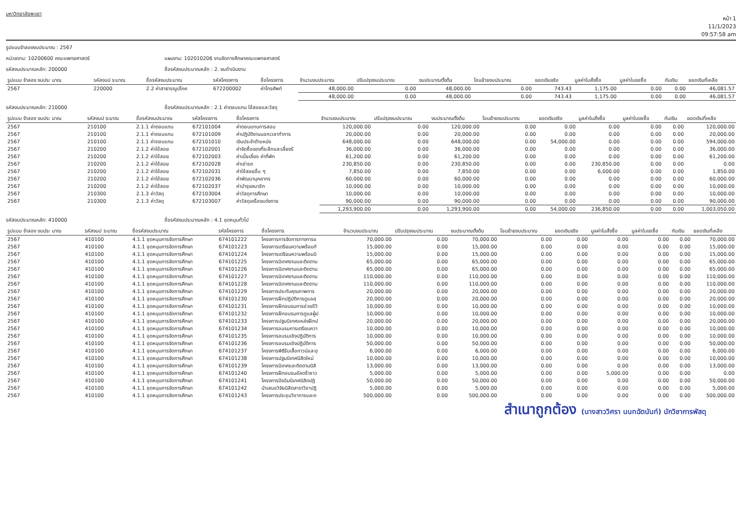มหาวิทยาลัยพะเยา
หน้า 1
11/1/2023
09:57:58 am
รูปแบบจำลองงบประมาณ : 2567
หน่วยงาน: 10200600 คณะแพทยศาสตร์ แผนงาน: 102010206 งานจัดการศึกษาคณะแพทยศาสตร์
รหัสงบประมาณหลัก: 200000 ชื่อรหัสงบประมาณหลัก : 2. งบดำเนินงาน
| รูปแบบ จำลอง งบประ มาณ | รหัสงบป ระมาณ | ชื่อรหัสงบประมาณ | รหัสโครงการ | ชื่อโครงการ | จำนวนงบประมาณ | ปรับปรุงงบประมาณ | งบประมาณตั้งต้น | โอนย้ายงบประมาณ | ยอดเงินจริง | มูลค่าใบสั่งซื้อ | มูลค่าใบขอซื้อ | กันเงิน | ยอดเงินที่เหลือ |
| --- | --- | --- | --- | --- | --- | --- | --- | --- | --- | --- | --- | --- | --- |
| 2567 | 220000 | 2.2 ค่าสาธารณูปโภค | 672200002 | ค่าโทรศัพท์ | 48,000.00 | 0.00 | 48,000.00 | 0.00 | 743.43 | 1,175.00 | 0.00 | 0.00 | 46,081.57 |
| | | | | | 48,000.00 | 0.00 | 48,000.00 | 0.00 | 743.43 | 1,175.00 | 0.00 | 0.00 | 46,081.57 |
รหัสงบประมาณหลัก: 210000 ชื่อรหัสงบประมาณหลัก : 2.1 ค่าตอบแทน ใช้สอยและวัสดุ
| รูปแบบ จำลอง งบประ มาณ | รหัสงบป ระมาณ | ชื่อรหัสงบประมาณ | รหัสโครงการ | ชื่อโครงการ | จำนวนงบประมาณ | ปรับปรุงงบประมาณ | งบประมาณตั้งต้น | โอนย้ายงบประมาณ | ยอดเงินจริง | มูลค่าใบสั่งซื้อ | มูลค่าใบขอซื้อ | กันเงิน | ยอดเงินที่เหลือ |
| --- | --- | --- | --- | --- | --- | --- | --- | --- | --- | --- | --- | --- | --- |
| 2567 | 210100 | 2.1.1 ค่าตอบแทน | 672101004 | ค่าตอบแทนการสอน | 120,000.00 | 0.00 | 120,000.00 | 0.00 | 0.00 | 0.00 | 0.00 | 0.00 | 120,000.00 |
| 2567 | 210100 | 2.1.1 ค่าตอบแทน | 672101009 | ค่าปฏิบัติงานนอกเวลาทำการ | 20,000.00 | 0.00 | 20,000.00 | 0.00 | 0.00 | 0.00 | 0.00 | 0.00 | 20,000.00 |
| 2567 | 210100 | 2.1.1 ค่าตอบแทน | 672101010 | เงินประจำตำแหน่ง | 648,000.00 | 0.00 | 648,000.00 | 0.00 | 54,000.00 | 0.00 | 0.00 | 0.00 | 594,000.00 |
| 2567 | 210200 | 2.1.2 ค่าใช้สอย | 672102001 | ค่าจัดซื้อของที่ระลึกและเลี้ยงรั | 36,000.00 | 0.00 | 36,000.00 | 0.00 | 0.00 | 0.00 | 0.00 | 0.00 | 36,000.00 |
| 2567 | 210200 | 2.1.2 ค่าใช้สอย | 672102003 | ค่าเบี้ยเลี้ยง ค่าที่พัก | 61,200.00 | 0.00 | 61,200.00 | 0.00 | 0.00 | 0.00 | 0.00 | 0.00 | 61,200.00 |
| 2567 | 210200 | 2.1.2 ค่าใช้สอย | 672102028 | ค่าเช่ารถ | 230,850.00 | 0.00 | 230,850.00 | 0.00 | 0.00 | 230,850.00 | 0.00 | 0.00 | 0.00 |
| 2567 | 210200 | 2.1.2 ค่าใช้สอย | 672102031 | ค่าใช้สอยอื่น ๆ | 7,850.00 | 0.00 | 7,850.00 | 0.00 | 0.00 | 6,000.00 | 0.00 | 0.00 | 1,850.00 |
| 2567 | 210200 | 2.1.2 ค่าใช้สอย | 672102036 | ค่าพัฒนาบุคลากร | 60,000.00 | 0.00 | 60,000.00 | 0.00 | 0.00 | 0.00 | 0.00 | 0.00 | 60,000.00 |
| 2567 | 210200 | 2.1.2 ค่าใช้สอย | 672102037 | ค่าบำรุงสมาชิก | 10,000.00 | 0.00 | 10,000.00 | 0.00 | 0.00 | 0.00 | 0.00 | 0.00 | 10,000.00 |
| 2567 | 210300 | 2.1.3 ค่าวัสดุ | 672103004 | ค่าวัสดุการศึกษา | 10,000.00 | 0.00 | 10,000.00 | 0.00 | 0.00 | 0.00 | 0.00 | 0.00 | 10,000.00 |
| 2567 | 210300 | 2.1.3 ค่าวัสดุ | 672103007 | ค่าวัสดุเครื่องแต่งกาย | 90,000.00 | 0.00 | 90,000.00 | 0.00 | 0.00 | 0.00 | 0.00 | 0.00 | 90,000.00 |
| | | | | | 1,293,900.00 | 0.00 | 1,293,900.00 | 0.00 | 54,000.00 | 236,850.00 | 0.00 | 0.00 | 1,003,050.00 |
รหัสงบประมาณหลัก: 410000 ชื่อรหัสงบประมาณหลัก : 4.1 อุดหนุนทั่วไป
| รูปแบบ จำลอง งบประ มาณ | รหัสงบป ระมาณ | ชื่อรหัสงบประมาณ | รหัสโครงการ | ชื่อโครงการ | จำนวนงบประมาณ | ปรับปรุงงบประมาณ | งบประมาณตั้งต้น | โอนย้ายงบประมาณ | ยอดเงินจริง | มูลค่าใบสั่งซื้อ | มูลค่าใบขอซื้อ | กันเงิน | ยอดเงินที่เหลือ |
| --- | --- | --- | --- | --- | --- | --- | --- | --- | --- | --- | --- | --- | --- |
| 2567 | 410100 | 4.1.1 อุดหนุนการจัดการศึกษา | 674101222 | โครงการการจัดการทางการแ | 70,000.00 | 0.00 | 70,000.00 | 0.00 | 0.00 | 0.00 | 0.00 | 0.00 | 70,000.00 |
| 2567 | 410100 | 4.1.1 อุดหนุนการจัดการศึกษา | 674101223 | โครงการเตรียมความพร้อมทั | 15,000.00 | 0.00 | 15,000.00 | 0.00 | 0.00 | 0.00 | 0.00 | 0.00 | 15,000.00 |
| 2567 | 410100 | 4.1.1 อุดหนุนการจัดการศึกษา | 674101224 | โครงการเตรียมความพร้อมนิ | 15,000.00 | 0.00 | 15,000.00 | 0.00 | 0.00 | 0.00 | 0.00 | 0.00 | 15,000.00 |
| 2567 | 410100 | 4.1.1 อุดหนุนการจัดการศึกษา | 674101225 | โครงการนิเทศงานและติดตาม | 65,000.00 | 0.00 | 65,000.00 | 0.00 | 0.00 | 0.00 | 0.00 | 0.00 | 65,000.00 |
| 2567 | 410100 | 4.1.1 อุดหนุนการจัดการศึกษา | 674101226 | โครงการนิเทศงานและติดตาม | 65,000.00 | 0.00 | 65,000.00 | 0.00 | 0.00 | 0.00 | 0.00 | 0.00 | 65,000.00 |
| 2567 | 410100 | 4.1.1 อุดหนุนการจัดการศึกษา | 674101227 | โครงการนิเทศงานและติดตาม | 110,000.00 | 0.00 | 110,000.00 | 0.00 | 0.00 | 0.00 | 0.00 | 0.00 | 110,000.00 |
| 2567 | 410100 | 4.1.1 อุดหนุนการจัดการศึกษา | 674101228 | โครงการนิเทศงานและติดตาม | 110,000.00 | 0.00 | 110,000.00 | 0.00 | 0.00 | 0.00 | 0.00 | 0.00 | 110,000.00 |
| 2567 | 410100 | 4.1.1 อุดหนุนการจัดการศึกษา | 674101229 | โครงการประกันคุณภาพการ | 20,000.00 | 0.00 | 20,000.00 | 0.00 | 0.00 | 0.00 | 0.00 | 0.00 | 20,000.00 |
| 2567 | 410100 | 4.1.1 อุดหนุนการจัดการศึกษา | 674101230 | โครงการฝึกปฏิบัติการดูแลสุ | 20,000.00 | 0.00 | 20,000.00 | 0.00 | 0.00 | 0.00 | 0.00 | 0.00 | 20,000.00 |
| 2567 | 410100 | 4.1.1 อุดหนุนการจัดการศึกษา | 674101231 | โครงการฝึกอบรมการช่วยชีวิ | 10,000.00 | 0.00 | 10,000.00 | 0.00 | 0.00 | 0.00 | 0.00 | 0.00 | 10,000.00 |
| 2567 | 410100 | 4.1.1 อุดหนุนการจัดการศึกษา | 674101232 | โครงการฝึกอบรมการดูแลผู้ป | 10,000.00 | 0.00 | 10,000.00 | 0.00 | 0.00 | 0.00 | 0.00 | 0.00 | 10,000.00 |
| 2567 | 410100 | 4.1.1 อุดหนุนการจัดการศึกษา | 674101233 | โครงการปฐมนิเทศแหล่งฝึกป | 20,000.00 | 0.00 | 20,000.00 | 0.00 | 0.00 | 0.00 | 0.00 | 0.00 | 20,000.00 |
| 2567 | 410100 | 4.1.1 อุดหนุนการจัดการศึกษา | 674101234 | โครงการอบรมการเตรียมควา | 10,000.00 | 0.00 | 10,000.00 | 0.00 | 0.00 | 0.00 | 0.00 | 0.00 | 10,000.00 |
| 2567 | 410100 | 4.1.1 อุดหนุนการจัดการศึกษา | 674101235 | โครงการอบรมเชิงปฏิบัติการ | 10,000.00 | 0.00 | 10,000.00 | 0.00 | 0.00 | 0.00 | 0.00 | 0.00 | 10,000.00 |
| 2567 | 410100 | 4.1.1 อุดหนุนการจัดการศึกษา | 674101236 | โครงการอบรมเชิงปฏิบัติการ | 50,000.00 | 0.00 | 50,000.00 | 0.00 | 0.00 | 0.00 | 0.00 | 0.00 | 50,000.00 |
| 2567 | 410100 | 4.1.1 อุดหนุนการจัดการศึกษา | 674101237 | โครงการพิธีรับเสื้อกาวน์และชุ | 6,000.00 | 0.00 | 6,000.00 | 0.00 | 0.00 | 0.00 | 0.00 | 0.00 | 6,000.00 |
| 2567 | 410100 | 4.1.1 อุดหนุนการจัดการศึกษา | 674101238 | โครงการปฐมนิเทศนิสิตใหม่ | 10,000.00 | 0.00 | 10,000.00 | 0.00 | 0.00 | 0.00 | 0.00 | 0.00 | 10,000.00 |
| 2567 | 410100 | 4.1.1 อุดหนุนการจัดการศึกษา | 674101239 | โครงการนิเทศและติดตามนิสิ | 13,000.00 | 0.00 | 13,000.00 | 0.00 | 0.00 | 0.00 | 0.00 | 0.00 | 13,000.00 |
| 2567 | 410100 | 4.1.1 อุดหนุนการจัดการศึกษา | 674101240 | โครงการฝึกอบรมอัลตร้าซาว | 5,000.00 | 0.00 | 5,000.00 | 0.00 | 0.00 | 5,000.00 | 0.00 | 0.00 | 0.00 |
| 2567 | 410100 | 4.1.1 อุดหนุนการจัดการศึกษา | 674101241 | โครงการปัจฉิมนิเทศนิสิตปฏิ | 50,000.00 | 0.00 | 50,000.00 | 0.00 | 0.00 | 0.00 | 0.00 | 0.00 | 50,000.00 |
| 2567 | 410100 | 4.1.1 อุดหนุนการจัดการศึกษา | 674101242 | นำเสนอวิจัยนิสิตสาขาวิชาปฏิ | 5,000.00 | 0.00 | 5,000.00 | 0.00 | 0.00 | 0.00 | 0.00 | 0.00 | 5,000.00 |
| 2567 | 410100 | 4.1.1 อุดหนุนการจัดการศึกษา | 674101243 | โครงการประชุมวิชาการและก | 500,000.00 | 0.00 | 500,000.00 | 0.00 | 0.00 | 0.00 | 0.00 | 0.00 | 500,000.00 |
สำเนาถูกต้อง (นางสาววิศรา นนทฉัตนันท์) นักวิชาการพัสดุ